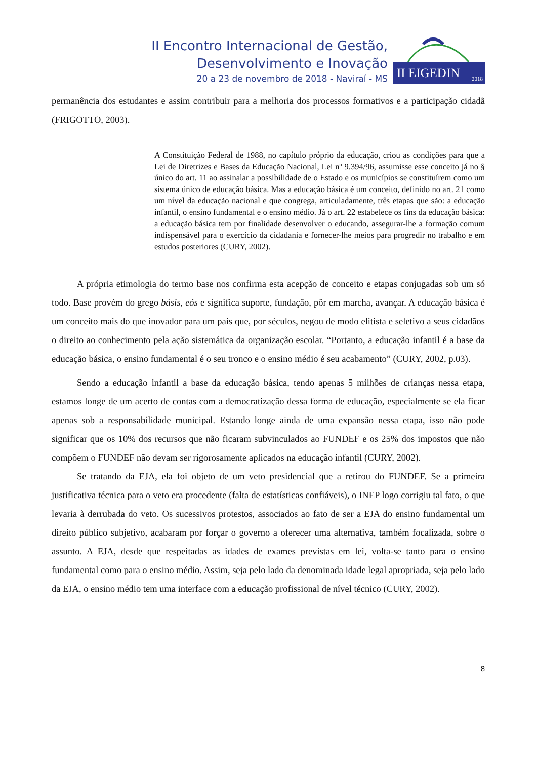II Encontro Internacional de Gestão,
Desenvolvimento e Inovação
20 a 23 de novembro de 2018 - Naviraí - MS
II EIGEDIN 2018
permanência dos estudantes e assim contribuir para a melhoria dos processos formativos e a participação cidadã (FRIGOTTO, 2003).
A Constituição Federal de 1988, no capítulo próprio da educação, criou as condições para que a Lei de Diretrizes e Bases da Educação Nacional, Lei nº 9.394/96, assumisse esse conceito já no § único do art. 11 ao assinalar a possibilidade de o Estado e os municípios se constituírem como um sistema único de educação básica. Mas a educação básica é um conceito, definido no art. 21 como um nível da educação nacional e que congrega, articuladamente, três etapas que são: a educação infantil, o ensino fundamental e o ensino médio. Já o art. 22 estabelece os fins da educação básica: a educação básica tem por finalidade desenvolver o educando, assegurar-lhe a formação comum indispensável para o exercício da cidadania e fornecer-lhe meios para progredir no trabalho e em estudos posteriores (CURY, 2002).
A própria etimologia do termo base nos confirma esta acepção de conceito e etapas conjugadas sob um só todo. Base provém do grego básis, eós e significa suporte, fundação, pôr em marcha, avançar. A educação básica é um conceito mais do que inovador para um país que, por séculos, negou de modo elitista e seletivo a seus cidadãos o direito ao conhecimento pela ação sistemática da organização escolar. “Portanto, a educação infantil é a base da educação básica, o ensino fundamental é o seu tronco e o ensino médio é seu acabamento” (CURY, 2002, p.03).
Sendo a educação infantil a base da educação básica, tendo apenas 5 milhões de crianças nessa etapa, estamos longe de um acerto de contas com a democratização dessa forma de educação, especialmente se ela ficar apenas sob a responsabilidade municipal. Estando longe ainda de uma expansão nessa etapa, isso não pode significar que os 10% dos recursos que não ficaram subvinculados ao FUNDEF e os 25% dos impostos que não compõem o FUNDEF não devam ser rigorosamente aplicados na educação infantil (CURY, 2002).
Se tratando da EJA, ela foi objeto de um veto presidencial que a retirou do FUNDEF. Se a primeira justificativa técnica para o veto era procedente (falta de estatísticas confiáveis), o INEP logo corrigiu tal fato, o que levaria à derrubada do veto. Os sucessivos protestos, associados ao fato de ser a EJA do ensino fundamental um direito público subjetivo, acabaram por forçar o governo a oferecer uma alternativa, também focalizada, sobre o assunto. A EJA, desde que respeitadas as idades de exames previstas em lei, volta-se tanto para o ensino fundamental como para o ensino médio. Assim, seja pelo lado da denominada idade legal apropriada, seja pelo lado da EJA, o ensino médio tem uma interface com a educação profissional de nível técnico (CURY, 2002).
8